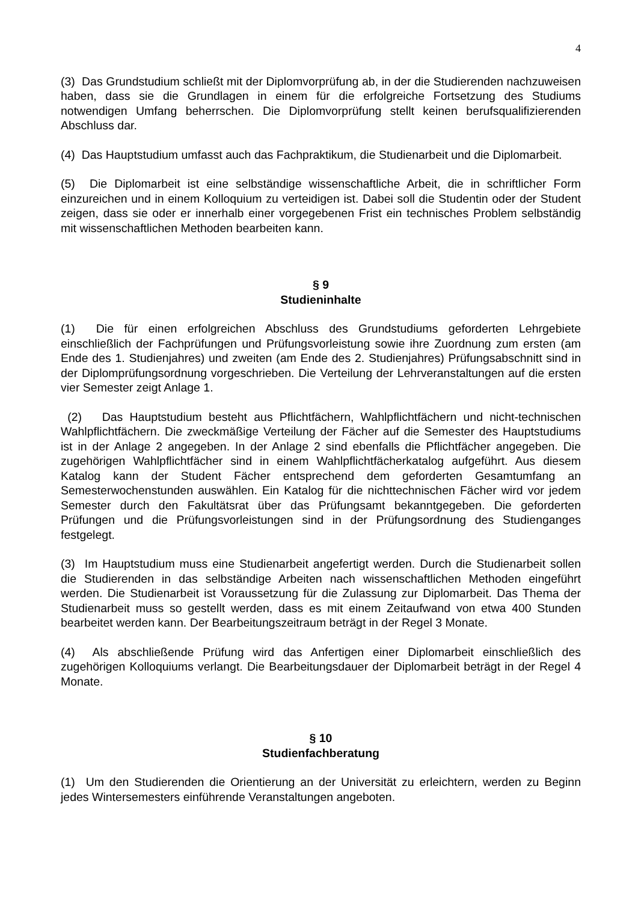4
(3) Das Grundstudium schließt mit der Diplomvorprüfung ab, in der die Studierenden nachzuweisen haben, dass sie die Grundlagen in einem für die erfolgreiche Fortsetzung des Studiums notwendigen Umfang beherrschen. Die Diplomvorprüfung stellt keinen berufsqualifizierenden Abschluss dar.
(4) Das Hauptstudium umfasst auch das Fachpraktikum, die Studienarbeit und die Diplomarbeit.
(5) Die Diplomarbeit ist eine selbständige wissenschaftliche Arbeit, die in schriftlicher Form einzureichen und in einem Kolloquium zu verteidigen ist. Dabei soll die Studentin oder der Student zeigen, dass sie oder er innerhalb einer vorgegebenen Frist ein technisches Problem selbständig mit wissenschaftlichen Methoden bearbeiten kann.
§ 9
Studieninhalte
(1) Die für einen erfolgreichen Abschluss des Grundstudiums geforderten Lehrgebiete einschließlich der Fachprüfungen und Prüfungsvorleistung sowie ihre Zuordnung zum ersten (am Ende des 1. Studienjahres) und zweiten (am Ende des 2. Studienjahres) Prüfungsabschnitt sind in der Diplomprüfungsordnung vorgeschrieben. Die Verteilung der Lehrveranstaltungen auf die ersten vier Semester zeigt Anlage 1.
(2) Das Hauptstudium besteht aus Pflichtfächern, Wahlpflichtfächern und nicht-technischen Wahlpflichtfächern. Die zweckmäßige Verteilung der Fächer auf die Semester des Hauptstudiums ist in der Anlage 2 angegeben. In der Anlage 2 sind ebenfalls die Pflichtfächer angegeben. Die zugehörigen Wahlpflichtfächer sind in einem Wahlpflichtfächerkatalog aufgeführt. Aus diesem Katalog kann der Student Fächer entsprechend dem geforderten Gesamtumfang an Semesterwochenstunden auswählen. Ein Katalog für die nichttechnischen Fächer wird vor jedem Semester durch den Fakultätsrat über das Prüfungsamt bekanntgegeben. Die geforderten Prüfungen und die Prüfungsvorleistungen sind in der Prüfungsordnung des Studienganges festgelegt.
(3) Im Hauptstudium muss eine Studienarbeit angefertigt werden. Durch die Studienarbeit sollen die Studierenden in das selbständige Arbeiten nach wissenschaftlichen Methoden eingeführt werden. Die Studienarbeit ist Voraussetzung für die Zulassung zur Diplomarbeit. Das Thema der Studienarbeit muss so gestellt werden, dass es mit einem Zeitaufwand von etwa 400 Stunden bearbeitet werden kann. Der Bearbeitungszeitraum beträgt in der Regel 3 Monate.
(4) Als abschließende Prüfung wird das Anfertigen einer Diplomarbeit einschließlich des zugehörigen Kolloquiums verlangt. Die Bearbeitungsdauer der Diplomarbeit beträgt in der Regel 4 Monate.
§ 10
Studienfachberatung
(1) Um den Studierenden die Orientierung an der Universität zu erleichtern, werden zu Beginn jedes Wintersemesters einführende Veranstaltungen angeboten.